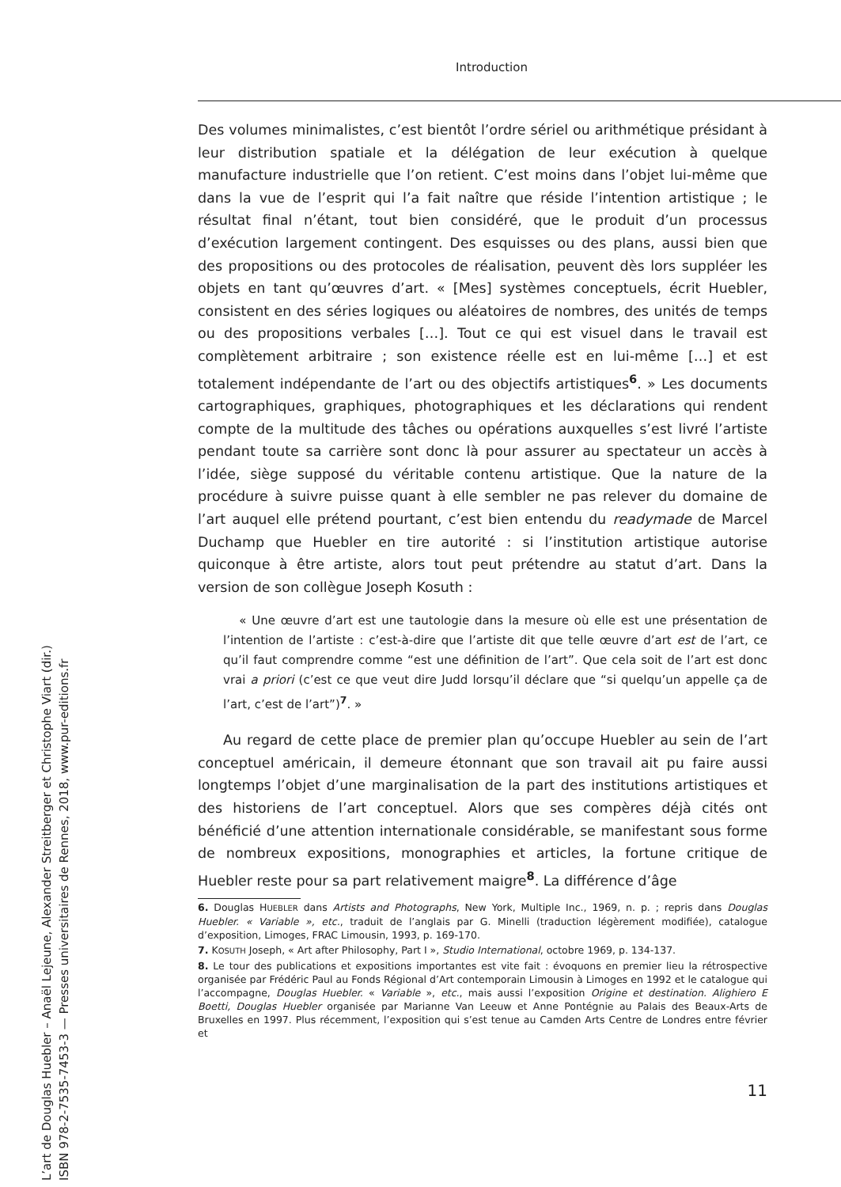Introduction
Des volumes minimalistes, c’est bientôt l’ordre sériel ou arithmétique présidant à leur distribution spatiale et la délégation de leur exécution à quelque manufacture industrielle que l’on retient. C’est moins dans l’objet lui-même que dans la vue de l’esprit qui l’a fait naître que réside l’intention artistique ; le résultat final n’étant, tout bien considéré, que le produit d’un processus d’exécution largement contingent. Des esquisses ou des plans, aussi bien que des propositions ou des protocoles de réalisation, peuvent dès lors suppléer les objets en tant qu’œuvres d’art. « [Mes] systèmes conceptuels, écrit Huebler, consistent en des séries logiques ou aléatoires de nombres, des unités de temps ou des propositions verbales […]. Tout ce qui est visuel dans le travail est complètement arbitraire ; son existence réelle est en lui-même […] et est totalement indépendante de l’art ou des objectifs artistiques<sup>6</sup>. » Les documents cartographiques, graphiques, photographiques et les déclarations qui rendent compte de la multitude des tâches ou opérations auxquelles s’est livré l’artiste pendant toute sa carrière sont donc là pour assurer au spectateur un accès à l’idée, siège supposé du véritable contenu artistique. Que la nature de la procédure à suivre puisse quant à elle sembler ne pas relever du domaine de l’art auquel elle prétend pourtant, c’est bien entendu du readymade de Marcel Duchamp que Huebler en tire autorité : si l’institution artistique autorise quiconque à être artiste, alors tout peut prétendre au statut d’art. Dans la version de son collègue Joseph Kosuth :
« Une œuvre d’art est une tautologie dans la mesure où elle est une présentation de l’intention de l’artiste : c’est-à-dire que l’artiste dit que telle œuvre d’art est de l’art, ce qu’il faut comprendre comme “est une définition de l’art”. Que cela soit de l’art est donc vrai a priori (c’est ce que veut dire Judd lorsqu’il déclare que “si quelqu’un appelle ça de l’art, c’est de l’art”)<sup>7</sup>. »
Au regard de cette place de premier plan qu’occupe Huebler au sein de l’art conceptuel américain, il demeure étonnant que son travail ait pu faire aussi longtemps l’objet d’une marginalisation de la part des institutions artistiques et des historiens de l’art conceptuel. Alors que ses compères déjà cités ont bénéficié d’une attention internationale considérable, se manifestant sous forme de nombreux expositions, monographies et articles, la fortune critique de Huebler reste pour sa part relativement maigre<sup>8</sup>. La différence d’âge
6. Douglas HUEBLER dans Artists and Photographs, New York, Multiple Inc., 1969, n. p. ; repris dans Douglas Huebler. « Variable », etc., traduit de l’anglais par G. Minelli (traduction légèrement modifiée), catalogue d’exposition, Limoges, FRAC Limousin, 1993, p. 169-170.
7. KOSUTH Joseph, « Art after Philosophy, Part I », Studio International, octobre 1969, p. 134-137.
8. Le tour des publications et expositions importantes est vite fait : évoquons en premier lieu la rétrospective organisée par Frédéric Paul au Fonds Régional d’Art contemporain Limousin à Limoges en 1992 et le catalogue qui l’accompagne, Douglas Huebler. « Variable », etc., mais aussi l’exposition Origine et destination. Alighiero E Boetti, Douglas Huebler organisée par Marianne Van Leeuw et Anne Pontégnie au Palais des Beaux-Arts de Bruxelles en 1997. Plus récemment, l’exposition qui s’est tenue au Camden Arts Centre de Londres entre février et
11
L’art de Douglas Huebler – Anaël Lejeune, Alexander Streitberger et Christophe Viart (dir.)
ISBN 978-2-7535-7453-3 — Presses universitaires de Rennes, 2018, www.pur-editions.fr